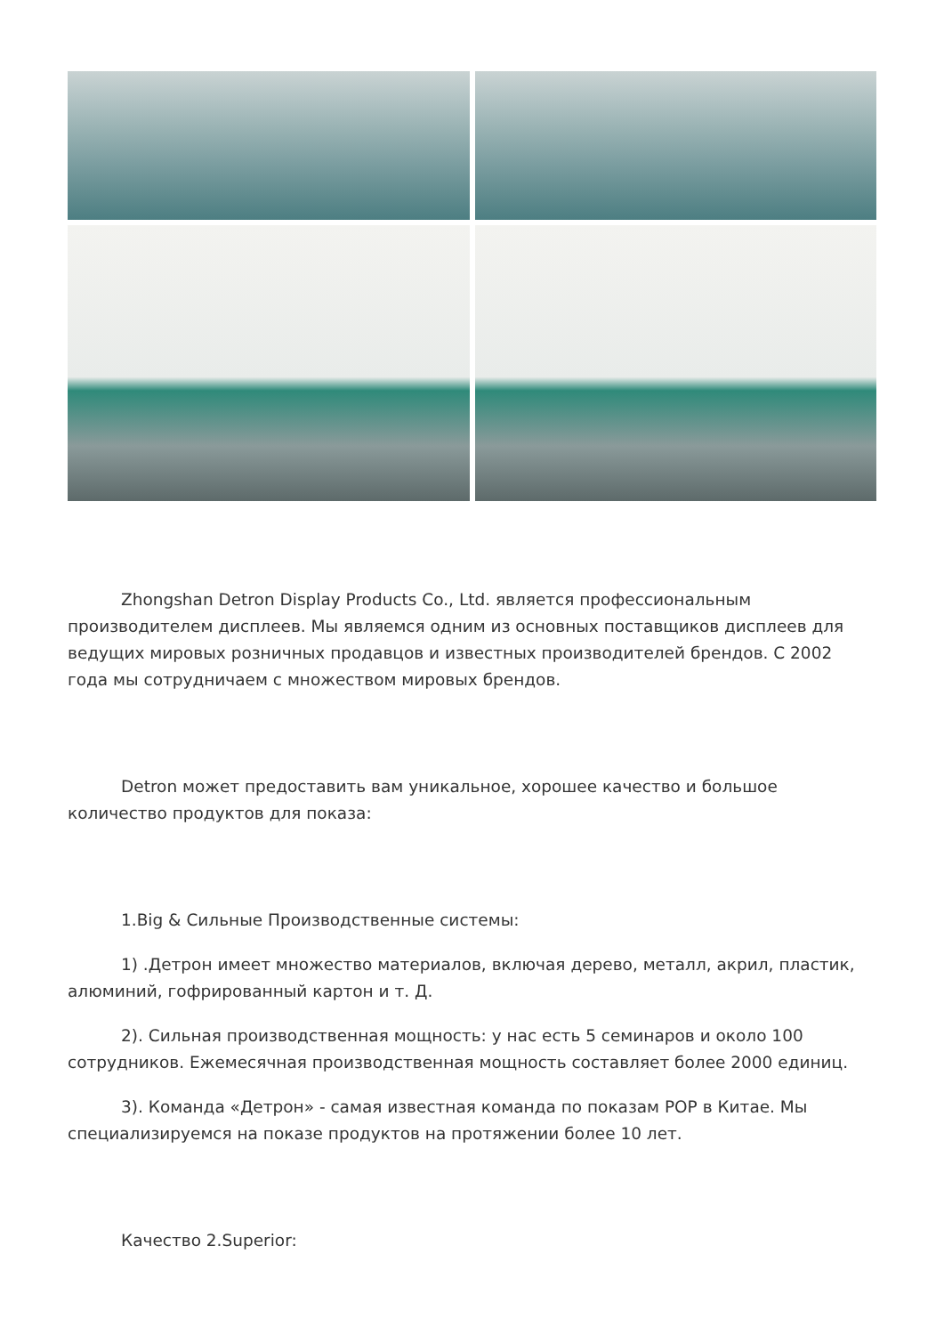Zhongshan Detron Display Products Co., Ltd. является профессиональным производителем дисплеев. Мы являемся одним из основных поставщиков дисплеев для ведущих мировых розничных продавцов и известных производителей брендов. С 2002 года мы сотрудничаем с множеством мировых брендов.
Detron может предоставить вам уникальное, хорошее качество и большое количество продуктов для показа:
1.Big & Сильные Производственные системы:
1) .Детрон имеет множество материалов, включая дерево, металл, акрил, пластик, алюминий, гофрированный картон и т. Д.
2). Сильная производственная мощность: у нас есть 5 семинаров и около 100 сотрудников. Ежемесячная производственная мощность составляет более 2000 единиц.
3). Команда «Детрон» - самая известная команда по показам POP в Китае. Мы специализируемся на показе продуктов на протяжении более 10 лет.
Качество 2.Superior: